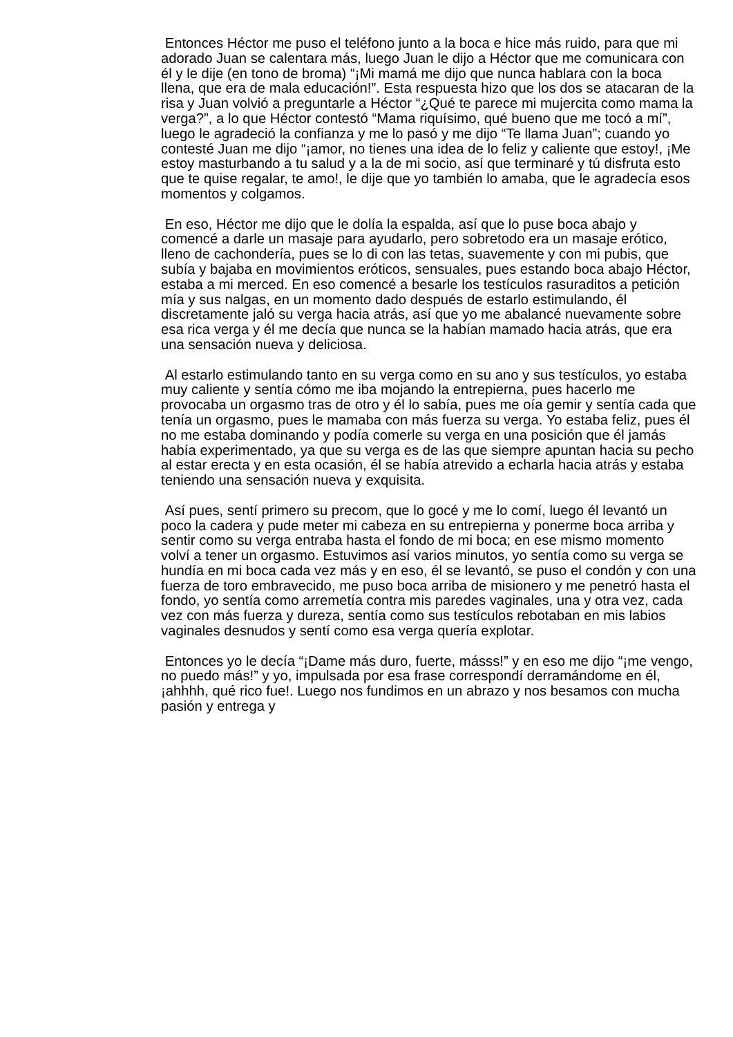Entonces Héctor me puso el teléfono junto a la boca e hice más ruido, para que mi adorado Juan se calentara más, luego Juan le dijo a Héctor que me comunicara con él y le dije (en tono de broma) “¡Mi mamá me dijo que nunca hablara con la boca llena, que era de mala educación!”. Esta respuesta hizo que los dos se atacaran de la risa y Juan volvió a preguntarle a Héctor “¿Qué te parece mi mujercita como mama la verga?”, a lo que Héctor contestó “Mama riquísimo, qué bueno que me tocó a mí”, luego le agradeció la confianza y me lo pasó y me dijo “Te llama Juan”; cuando yo contesté Juan me dijo “¡amor, no tienes una idea de lo feliz y caliente que estoy!, ¡Me estoy masturbando a tu salud y a la de mi socio, así que terminaré y tú disfruta esto que te quise regalar, te amo!, le dije que yo también lo amaba, que le agradecía esos momentos y colgamos.
En eso, Héctor me dijo que le dolía la espalda, así que lo puse boca abajo y comencé a darle un masaje para ayudarlo, pero sobretodo era un masaje erótico, lleno de cachondería, pues se lo di con las tetas, suavemente y con mi pubis, que subía y bajaba en movimientos eróticos, sensuales, pues estando boca abajo Héctor, estaba a mi merced. En eso comencé a besarle los testículos rasuraditos a petición mía y sus nalgas, en un momento dado después de estarlo estimulando, él discretamente jaló su verga hacia atrás, así que yo me abalancé nuevamente sobre esa rica verga y él me decía que nunca se la habían mamado hacia atrás, que era una sensación nueva y deliciosa.
Al estarlo estimulando tanto en su verga como en su ano y sus testículos, yo estaba muy caliente y sentía cómo me iba mojando la entrepierna, pues hacerlo me provocaba un orgasmo tras de otro y él lo sabía, pues me oía gemir y sentía cada que tenía un orgasmo, pues le mamaba con más fuerza su verga. Yo estaba feliz, pues él no me estaba dominando y podía comerle su verga en una posición que él jamás había experimentado, ya que su verga es de las que siempre apuntan hacia su pecho al estar erecta y en esta ocasión, él se había atrevido a echarla hacia atrás y estaba teniendo una sensación nueva y exquisita.
Así pues, sentí primero su precom, que lo gocé y me lo comí, luego él levantó un poco la cadera y pude meter mi cabeza en su entrepierna y ponerme boca arriba y sentir como su verga entraba hasta el fondo de mi boca; en ese mismo momento volví a tener un orgasmo. Estuvimos así varios minutos, yo sentía como su verga se hundía en mi boca cada vez más y en eso, él se levantó, se puso el condón y con una fuerza de toro embravecido, me puso boca arriba de misionero y me penetró hasta el fondo, yo sentía como arremetía contra mis paredes vaginales, una y otra vez, cada vez con más fuerza y dureza, sentía como sus testículos rebotaban en mis labios vaginales desnudos y sentí como esa verga quería explotar.
Entonces yo le decía “¡Dame más duro, fuerte, másss!” y en eso me dijo “¡me vengo, no puedo más!” y yo, impulsada por esa frase correspondí derramándome en él, ¡ahhhh, qué rico fue!. Luego nos fundimos en un abrazo y nos besamos con mucha pasión y entrega y